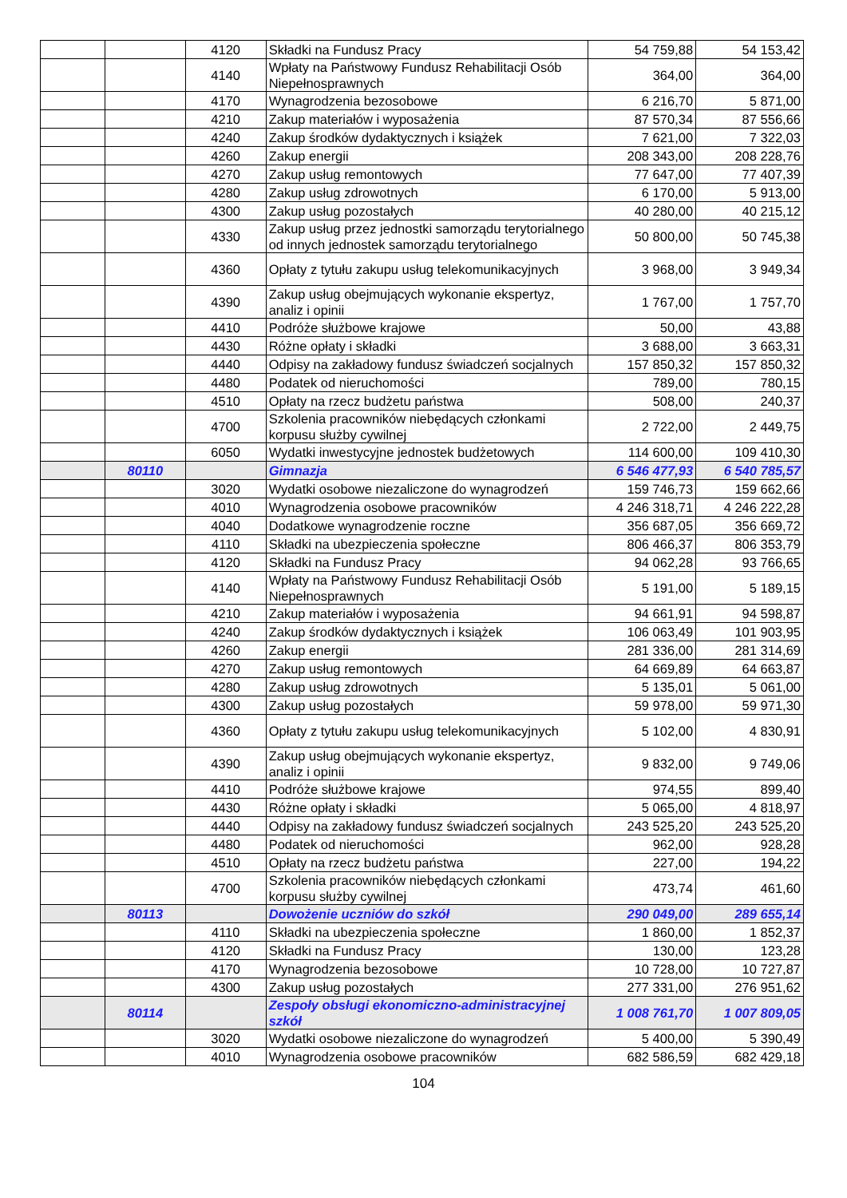| | | 4120 | Składki na Fundusz Pracy | 54 759,88 | 54 153,42 |
| | | 4140 | Wpłaty na Państwowy Fundusz Rehabilitacji Osób Niepełnosprawnych | 364,00 | 364,00 |
| | | 4170 | Wynagrodzenia bezosobowe | 6 216,70 | 5 871,00 |
| | | 4210 | Zakup materiałów i wyposażenia | 87 570,34 | 87 556,66 |
| | | 4240 | Zakup środków dydaktycznych i książek | 7 621,00 | 7 322,03 |
| | | 4260 | Zakup energii | 208 343,00 | 208 228,76 |
| | | 4270 | Zakup usług remontowych | 77 647,00 | 77 407,39 |
| | | 4280 | Zakup usług zdrowotnych | 6 170,00 | 5 913,00 |
| | | 4300 | Zakup usług pozostałych | 40 280,00 | 40 215,12 |
| | | 4330 | Zakup usług przez jednostki samorządu terytorialnego od innych jednostek samorządu terytorialnego | 50 800,00 | 50 745,38 |
| | | 4360 | Opłaty z tytułu zakupu usług telekomunikacyjnych | 3 968,00 | 3 949,34 |
| | | 4390 | Zakup usług obejmujących wykonanie ekspertyz, analiz i opinii | 1 767,00 | 1 757,70 |
| | | 4410 | Podróże służbowe krajowe | 50,00 | 43,88 |
| | | 4430 | Różne opłaty i składki | 3 688,00 | 3 663,31 |
| | | 4440 | Odpisy na zakładowy fundusz świadczeń socjalnych | 157 850,32 | 157 850,32 |
| | | 4480 | Podatek od nieruchomości | 789,00 | 780,15 |
| | | 4510 | Opłaty na rzecz budżetu państwa | 508,00 | 240,37 |
| | | 4700 | Szkolenia pracowników niebędących członkami korpusu służby cywilnej | 2 722,00 | 2 449,75 |
| | | 6050 | Wydatki inwestycyjne jednostek budżetowych | 114 600,00 | 109 410,30 |
| | 80110 | | Gimnazja | 6 546 477,93 | 6 540 785,57 |
| | | 3020 | Wydatki osobowe niezaliczone do wynagrodzeń | 159 746,73 | 159 662,66 |
| | | 4010 | Wynagrodzenia osobowe pracowników | 4 246 318,71 | 4 246 222,28 |
| | | 4040 | Dodatkowe wynagrodzenie roczne | 356 687,05 | 356 669,72 |
| | | 4110 | Składki na ubezpieczenia społeczne | 806 466,37 | 806 353,79 |
| | | 4120 | Składki na Fundusz Pracy | 94 062,28 | 93 766,65 |
| | | 4140 | Wpłaty na Państwowy Fundusz Rehabilitacji Osób Niepełnosprawnych | 5 191,00 | 5 189,15 |
| | | 4210 | Zakup materiałów i wyposażenia | 94 661,91 | 94 598,87 |
| | | 4240 | Zakup środków dydaktycznych i książek | 106 063,49 | 101 903,95 |
| | | 4260 | Zakup energii | 281 336,00 | 281 314,69 |
| | | 4270 | Zakup usług remontowych | 64 669,89 | 64 663,87 |
| | | 4280 | Zakup usług zdrowotnych | 5 135,01 | 5 061,00 |
| | | 4300 | Zakup usług pozostałych | 59 978,00 | 59 971,30 |
| | | 4360 | Opłaty z tytułu zakupu usług telekomunikacyjnych | 5 102,00 | 4 830,91 |
| | | 4390 | Zakup usług obejmujących wykonanie ekspertyz, analiz i opinii | 9 832,00 | 9 749,06 |
| | | 4410 | Podróże służbowe krajowe | 974,55 | 899,40 |
| | | 4430 | Różne opłaty i składki | 5 065,00 | 4 818,97 |
| | | 4440 | Odpisy na zakładowy fundusz świadczeń socjalnych | 243 525,20 | 243 525,20 |
| | | 4480 | Podatek od nieruchomości | 962,00 | 928,28 |
| | | 4510 | Opłaty na rzecz budżetu państwa | 227,00 | 194,22 |
| | | 4700 | Szkolenia pracowników niebędących członkami korpusu służby cywilnej | 473,74 | 461,60 |
| | 80113 | | Dowożenie uczniów do szkół | 290 049,00 | 289 655,14 |
| | | 4110 | Składki na ubezpieczenia społeczne | 1 860,00 | 1 852,37 |
| | | 4120 | Składki na Fundusz Pracy | 130,00 | 123,28 |
| | | 4170 | Wynagrodzenia bezosobowe | 10 728,00 | 10 727,87 |
| | | 4300 | Zakup usług pozostałych | 277 331,00 | 276 951,62 |
| | 80114 | | Zespoły obsługi ekonomiczno-administracyjnej szkół | 1 008 761,70 | 1 007 809,05 |
| | | 3020 | Wydatki osobowe niezaliczone do wynagrodzeń | 5 400,00 | 5 390,49 |
| | | 4010 | Wynagrodzenia osobowe pracowników | 682 586,59 | 682 429,18 |
104